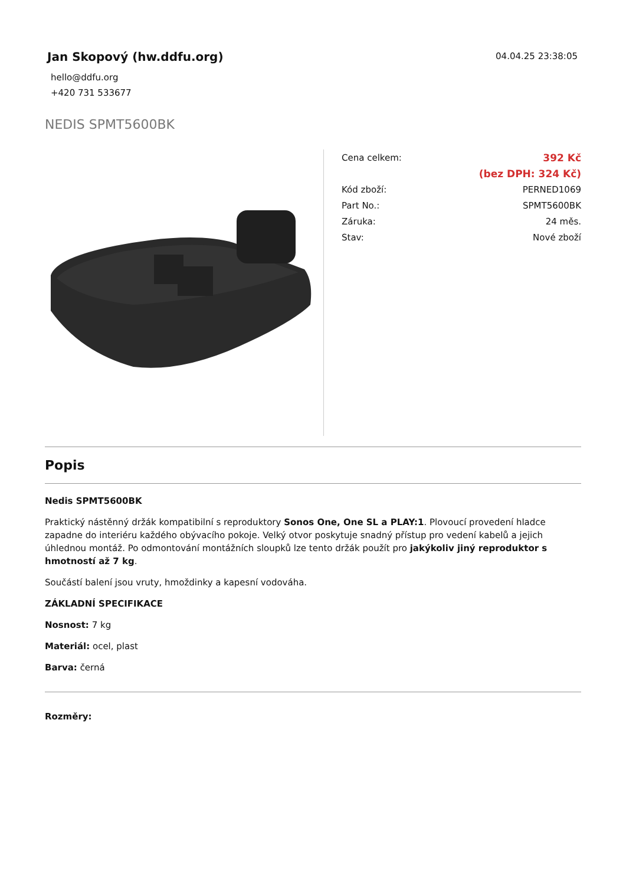Jan Skopový (hw.ddfu.org)
hello@ddfu.org
+420 731 533677
04.04.25 23:38:05
NEDIS SPMT5600BK
| Cena celkem: | 392 Kč |
| | (bez DPH: 324 Kč) |
| Kód zboží: | PERNED1069 |
| Part No.: | SPMT5600BK |
| Záruka: | 24 měs. |
| Stav: | Nové zboží |
Popis
Nedis SPMT5600BK
Praktický nástěnný držák kompatibilní s reproduktory Sonos One, One SL a PLAY:1. Plovoucí provedení hladce zapadne do interiéru každého obývacího pokoje. Velký otvor poskytuje snadný přístup pro vedení kabelů a jejich úhlednou montáž. Po odmontování montážních sloupků lze tento držák použít pro jakýkoliv jiný reproduktor s hmotností až 7 kg.
Součástí balení jsou vruty, hmoždinky a kapesní vodováha.
ZÁKLADNÍ SPECIFIKACE
Nosnost: 7 kg
Materiál: ocel, plast
Barva: černá
Rozměry: